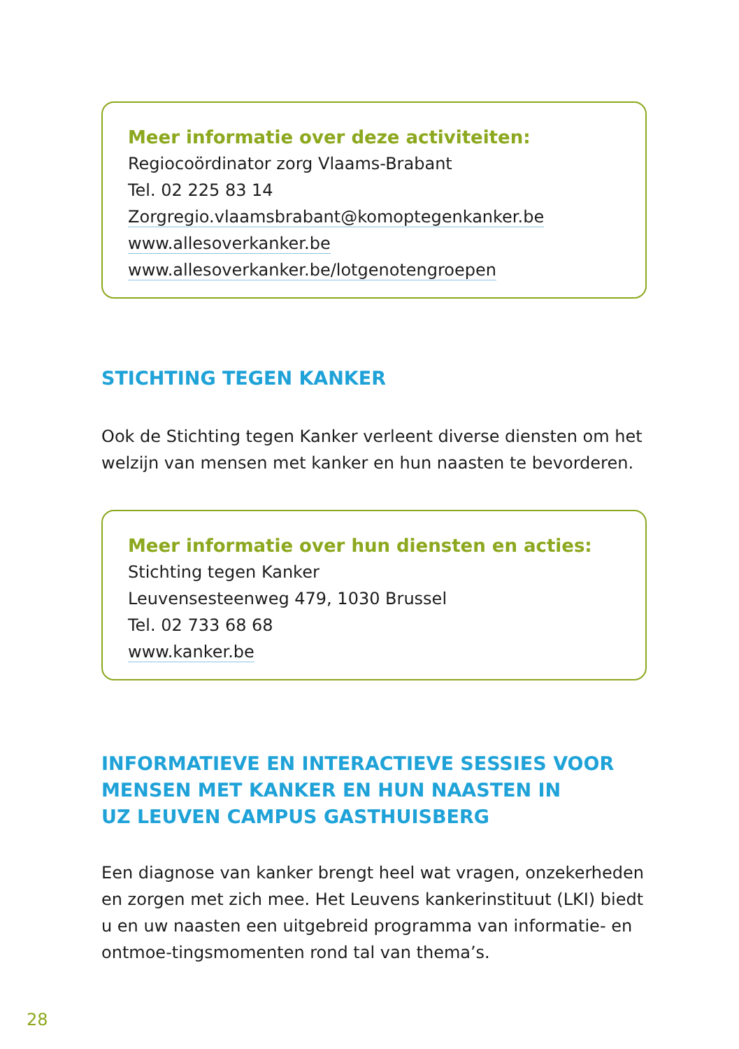Meer informatie over deze activiteiten:
Regiocoördinator zorg Vlaams-Brabant
Tel. 02 225 83 14
Zorgregio.vlaamsbrabant@komoptegenkanker.be
www.allesoverkanker.be
www.allesoverkanker.be/lotgenotengroepen
STICHTING TEGEN KANKER
Ook de Stichting tegen Kanker verleent diverse diensten om het welzijn van mensen met kanker en hun naasten te bevorderen.
Meer informatie over hun diensten en acties:
Stichting tegen Kanker
Leuvensesteenweg 479, 1030 Brussel
Tel. 02 733 68 68
www.kanker.be
INFORMATIEVE EN INTERACTIEVE SESSIES VOOR
MENSEN MET KANKER EN HUN NAASTEN IN
UZ LEUVEN CAMPUS GASTHUISBERG
Een diagnose van kanker brengt heel wat vragen, onzekerheden en zorgen met zich mee. Het Leuvens kankerinstituut (LKI) biedt u en uw naasten een uitgebreid programma van informatie- en ontmoe-tingsmomenten rond tal van thema’s.
28